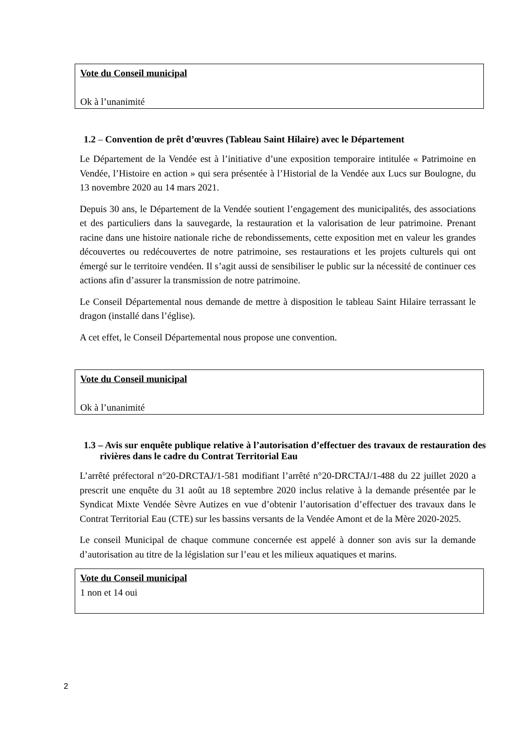Vote du Conseil municipal
Ok à l’unanimité
1.2 – Convention de prêt d’œuvres (Tableau Saint Hilaire) avec le Département
Le Département de la Vendée est à l’initiative d’une exposition temporaire intitulée « Patrimoine en Vendée, l’Histoire en action » qui sera présentée à l’Historial de la Vendée aux Lucs sur Boulogne, du 13 novembre 2020 au 14 mars 2021.
Depuis 30 ans, le Département de la Vendée soutient l’engagement des municipalités, des associations et des particuliers dans la sauvegarde, la restauration et la valorisation de leur patrimoine. Prenant racine dans une histoire nationale riche de rebondissements, cette exposition met en valeur les grandes découvertes ou redécouvertes de notre patrimoine, ses restaurations et les projets culturels qui ont émergé sur le territoire vendéen. Il s’agit aussi de sensibiliser le public sur la nécessité de continuer ces actions afin d’assurer la transmission de notre patrimoine.
Le Conseil Départemental nous demande de mettre à disposition le tableau Saint Hilaire terrassant le dragon (installé dans l’église).
A cet effet, le Conseil Départemental nous propose une convention.
Vote du Conseil municipal
Ok à l’unanimité
1.3 – Avis sur enquête publique relative à l’autorisation d’effectuer des travaux de restauration des rivières dans le cadre du Contrat Territorial Eau
L’arrêté préfectoral n°20-DRCTAJ/1-581 modifiant l’arrêté n°20-DRCTAJ/1-488 du 22 juillet 2020 a prescrit une enquête du 31 août au 18 septembre 2020 inclus relative à la demande présentée par le Syndicat Mixte Vendée Sèvre Autizes en vue d’obtenir l’autorisation d’effectuer des travaux dans le Contrat Territorial Eau (CTE) sur les bassins versants de la Vendée Amont et de la Mère 2020-2025.
Le conseil Municipal de chaque commune concernée est appelé à donner son avis sur la demande d’autorisation au titre de la législation sur l’eau et les milieux aquatiques et marins.
Vote du Conseil municipal
1 non et 14 oui
2